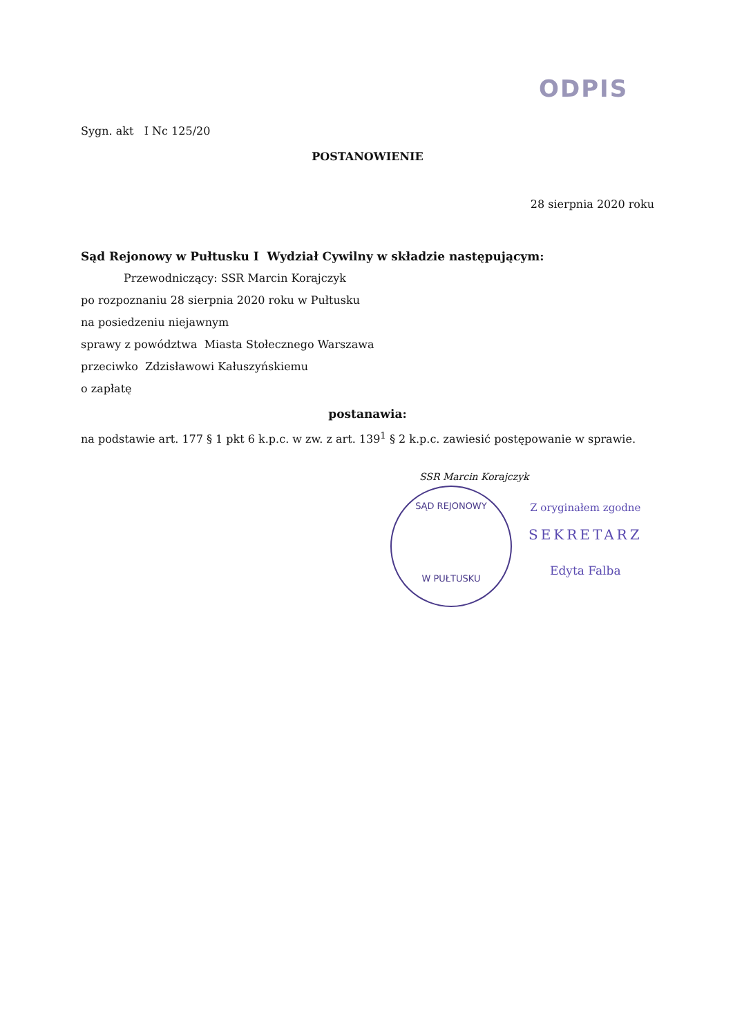ODPIS
Sygn. akt I Nc 125/20
POSTANOWIENIE
28 sierpnia 2020 roku
Sąd Rejonowy w Pułtusku I Wydział Cywilny w składzie następującym:
Przewodniczący: SSR Marcin Korajczyk
po rozpoznaniu 28 sierpnia 2020 roku w Pułtusku
na posiedzeniu niejawnym
sprawy z powództwa Miasta Stołecznego Warszawa
przeciwko Zdzisławowi Kałuszyńskiemu
o zapłatę
postanawia:
na podstawie art. 177 § 1 pkt 6 k.p.c. w zw. z art. 139<sup>1</sup> § 2 k.p.c. zawiesić postępowanie w sprawie.
SSR Marcin Korajczyk
SĄD REJONOWY
W PUŁTUSKU
Z oryginałem zgodne
SEKRETARZ
Edyta Falba